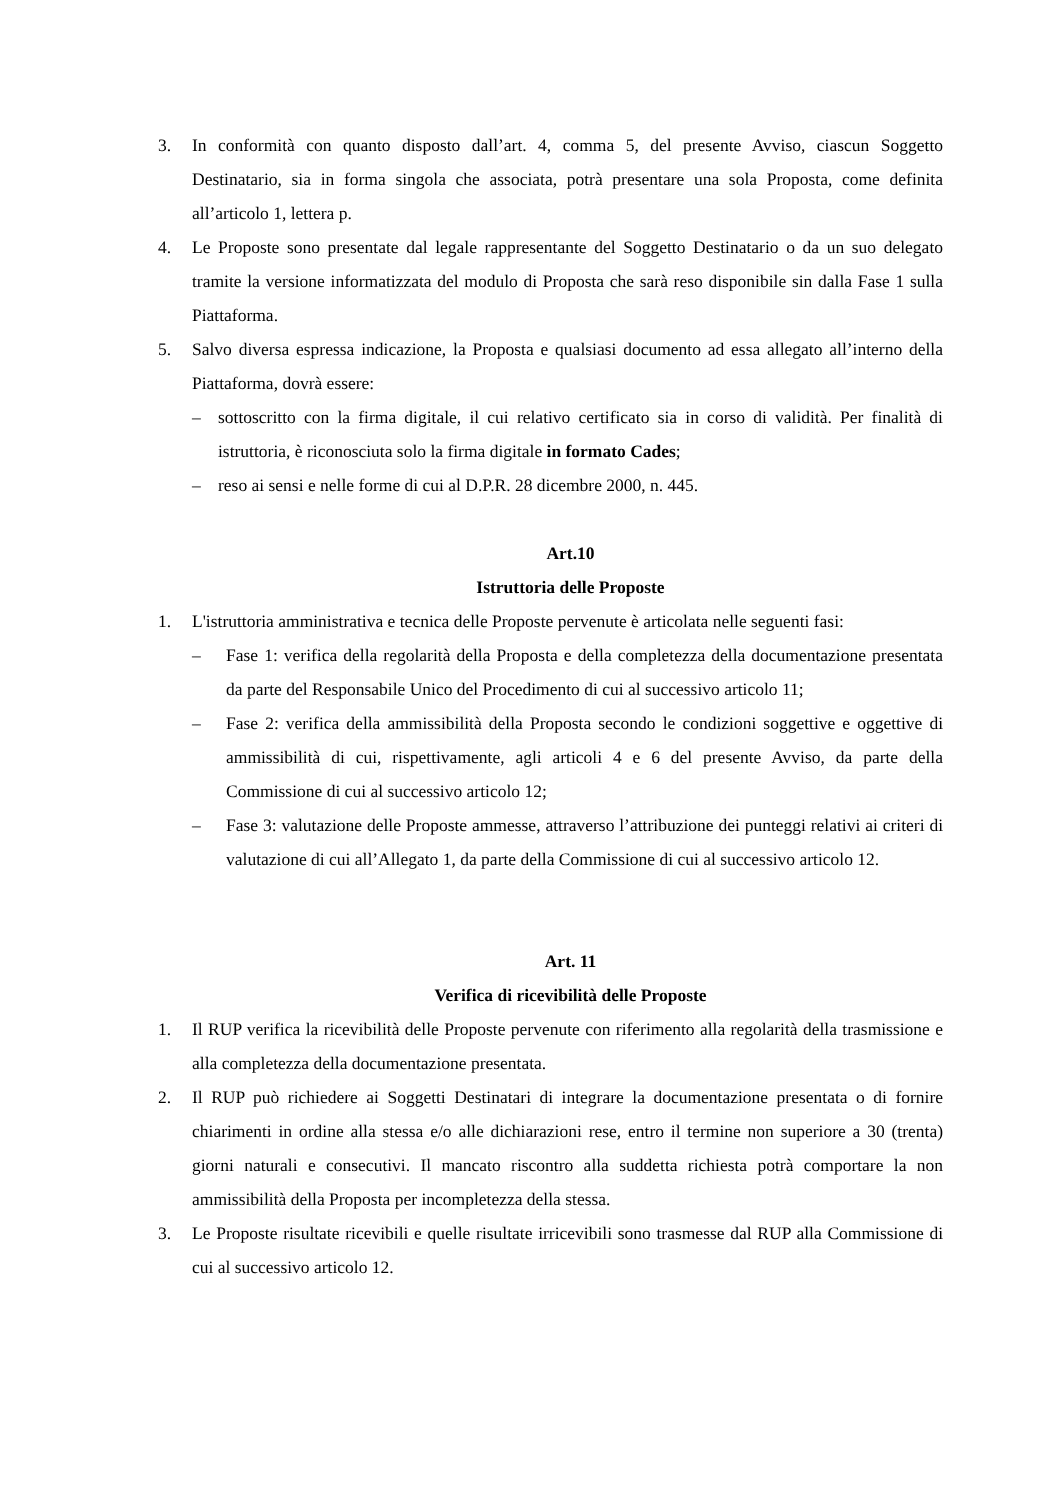3. In conformità con quanto disposto dall’art. 4, comma 5, del presente Avviso, ciascun Soggetto Destinatario, sia in forma singola che associata, potrà presentare una sola Proposta, come definita all’articolo 1, lettera p.
4. Le Proposte sono presentate dal legale rappresentante del Soggetto Destinatario o da un suo delegato tramite la versione informatizzata del modulo di Proposta che sarà reso disponibile sin dalla Fase 1 sulla Piattaforma.
5. Salvo diversa espressa indicazione, la Proposta e qualsiasi documento ad essa allegato all’interno della Piattaforma, dovrà essere:
– sottoscritto con la firma digitale, il cui relativo certificato sia in corso di validità. Per finalità di istruttoria, è riconosciuta solo la firma digitale in formato Cades;
– reso ai sensi e nelle forme di cui al D.P.R. 28 dicembre 2000, n. 445.
Art.10
Istruttoria delle Proposte
1. L'istruttoria amministrativa e tecnica delle Proposte pervenute è articolata nelle seguenti fasi:
– Fase 1: verifica della regolarità della Proposta e della completezza della documentazione presentata da parte del Responsabile Unico del Procedimento di cui al successivo articolo 11;
– Fase 2: verifica della ammissibilità della Proposta secondo le condizioni soggettive e oggettive di ammissibilità di cui, rispettivamente, agli articoli 4 e 6 del presente Avviso, da parte della Commissione di cui al successivo articolo 12;
– Fase 3: valutazione delle Proposte ammesse, attraverso l’attribuzione dei punteggi relativi ai criteri di valutazione di cui all’Allegato 1, da parte della Commissione di cui al successivo articolo 12.
Art. 11
Verifica di ricevibilità delle Proposte
1. Il RUP verifica la ricevibilità delle Proposte pervenute con riferimento alla regolarità della trasmissione e alla completezza della documentazione presentata.
2. Il RUP può richiedere ai Soggetti Destinatari di integrare la documentazione presentata o di fornire chiarimenti in ordine alla stessa e/o alle dichiarazioni rese, entro il termine non superiore a 30 (trenta) giorni naturali e consecutivi. Il mancato riscontro alla suddetta richiesta potrà comportare la non ammissibilità della Proposta per incompletezza della stessa.
3. Le Proposte risultate ricevibili e quelle risultate irricevibili sono trasmesse dal RUP alla Commissione di cui al successivo articolo 12.